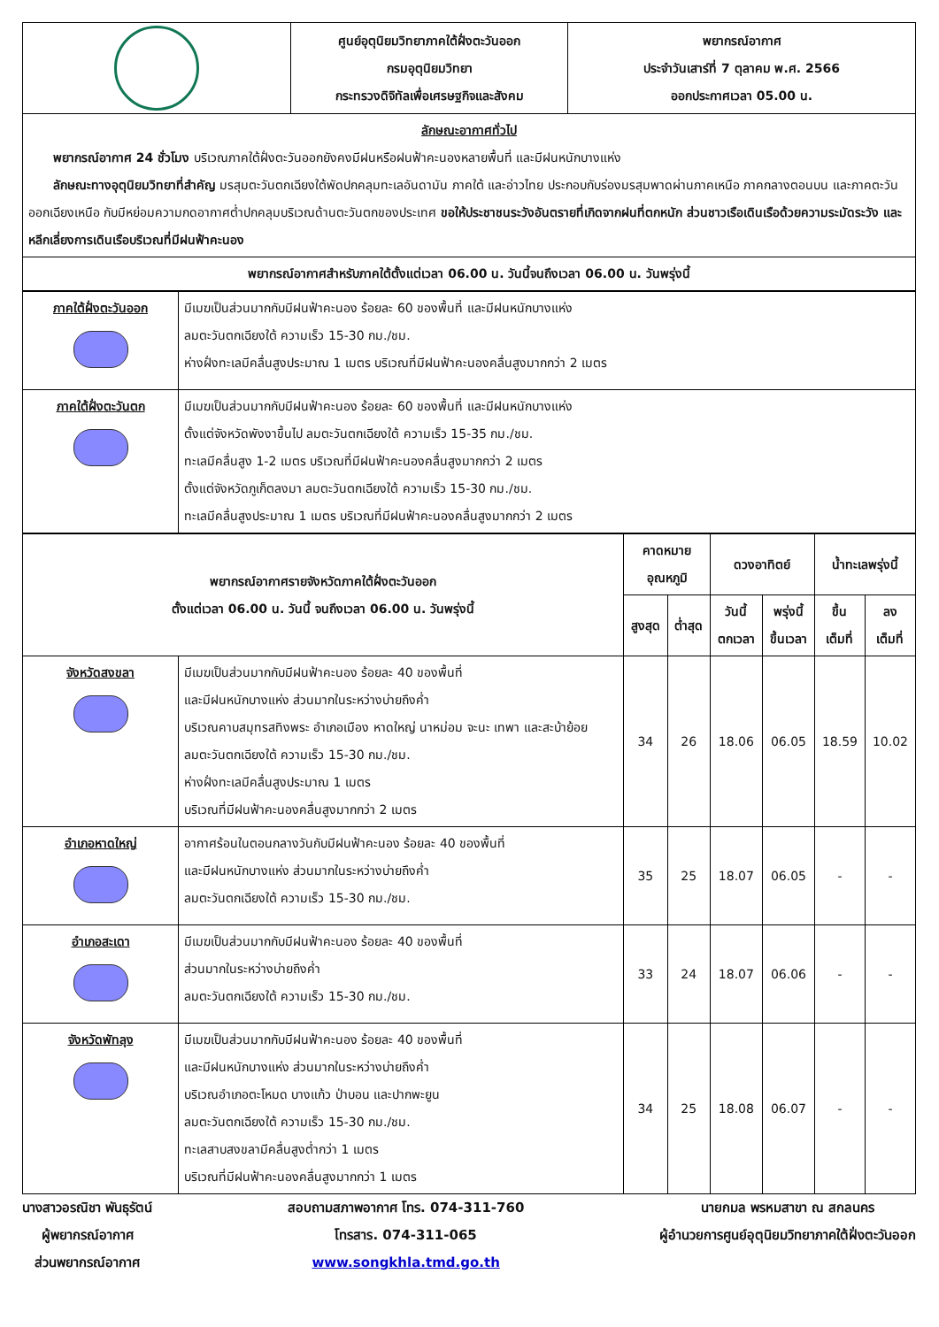| | ศูนย์อุตุนิยมวิทยาภาคใต้ฝั่งตะวันออก กรมอุตุนิยมวิทยา กระทรวงดิจิทัลเพื่อเศรษฐกิจและสังคม | พยากรณ์อากาศ ประจำวันเสาร์ที่ 7 ตุลาคม พ.ศ. 2566 ออกประกาศเวลา 05.00 น. |
| ลักษณะอากาศทั่วไป พยากรณ์อากาศ 24 ชั่วโมง บริเวณภาคใต้ฝั่งตะวันออกยังคงมีฝนหรือฝนฟ้าคะนองหลายพื้นที่ และมีฝนหนักบางแห่ง ลักษณะทางอุตุนิยมวิทยาที่สำคัญ มรสุมตะวันตกเฉียงใต้พัดปกคลุมทะเลอันดามัน ภาคใต้ และอ่าวไทย ประกอบกับร่องมรสุมพาดผ่านภาคเหนือ ภาคกลางตอนบน และภาคตะวันออกเฉียงเหนือ กับมีหย่อมความกดอากาศต่ำปกคลุมบริเวณด้านตะวันตกของประเทศ ขอให้ประชาชนระวังอันตรายที่เกิดจากฝนที่ตกหนัก ส่วนชาวเรือเดินเรือด้วยความระมัดระวัง และหลีกเลี่ยงการเดินเรือบริเวณที่มีฝนฟ้าคะนอง | | |
| พยากรณ์อากาศสำหรับภาคใต้ตั้งแต่เวลา 06.00 น. วันนี้จนถึงเวลา 06.00 น. วันพรุ่งนี้ | | |
| ภาคใต้ฝั่งตะวันออก | มีเมฆเป็นส่วนมากกับมีฝนฟ้าคะนอง ร้อยละ 60 ของพื้นที่ และมีฝนหนักบางแห่ง ลมตะวันตกเฉียงใต้ ความเร็ว 15-30 กม./ชม. ห่างฝั่งทะเลมีคลื่นสูงประมาณ 1 เมตร บริเวณที่มีฝนฟ้าคะนองคลื่นสูงมากกว่า 2 เมตร |
| ภาคใต้ฝั่งตะวันตก | มีเมฆเป็นส่วนมากกับมีฝนฟ้าคะนอง ร้อยละ 60 ของพื้นที่ และมีฝนหนักบางแห่ง ตั้งแต่จังหวัดพังงาขึ้นไป ลมตะวันตกเฉียงใต้ ความเร็ว 15-35 กม./ชม. ทะเลมีคลื่นสูง 1-2 เมตร บริเวณที่มีฝนฟ้าคะนองคลื่นสูงมากกว่า 2 เมตร ตั้งแต่จังหวัดภูเก็ตลงมา ลมตะวันตกเฉียงใต้ ความเร็ว 15-30 กม./ชม. ทะเลมีคลื่นสูงประมาณ 1 เมตร บริเวณที่มีฝนฟ้าคะนองคลื่นสูงมากกว่า 2 เมตร |
| พยากรณ์อากาศรายจังหวัดภาคใต้ฝั่งตะวันออก ตั้งแต่เวลา 06.00 น. วันนี้ จนถึงเวลา 06.00 น. วันพรุ่งนี้ | | คาดหมาย อุณหภูมิ | | ดวงอาทิตย์ | | น้ำทะเลพรุ่งนี้ | |
| --- | --- | --- | --- | --- | --- | --- | --- |
| | | สูงสุด | ต่ำสุด | วันนี้ ตกเวลา | พรุ่งนี้ ขึ้นเวลา | ขึ้น เต็มที่ | ลง เต็มที่ |
| จังหวัดสงขลา | มีเมฆเป็นส่วนมากกับมีฝนฟ้าคะนอง ร้อยละ 40 ของพื้นที่ และมีฝนหนักบางแห่ง ส่วนมากในระหว่างบ่ายถึงค่ำ บริเวณคาบสมุทรสทิงพระ อำเภอเมือง หาดใหญ่ นาหม่อม จะนะ เทพา และสะบ้าย้อย ลมตะวันตกเฉียงใต้ ความเร็ว 15-30 กม./ชม. ห่างฝั่งทะเลมีคลื่นสูงประมาณ 1 เมตร บริเวณที่มีฝนฟ้าคะนองคลื่นสูงมากกว่า 2 เมตร | 34 | 26 | 18.06 | 06.05 | 18.59 | 10.02 |
| อำเภอหาดใหญ่ | อากาศร้อนในตอนกลางวันกับมีฝนฟ้าคะนอง ร้อยละ 40 ของพื้นที่ และมีฝนหนักบางแห่ง ส่วนมากในระหว่างบ่ายถึงค่ำ ลมตะวันตกเฉียงใต้ ความเร็ว 15-30 กม./ชม. | 35 | 25 | 18.07 | 06.05 | - | - |
| อำเภอสะเดา | มีเมฆเป็นส่วนมากกับมีฝนฟ้าคะนอง ร้อยละ 40 ของพื้นที่ ส่วนมากในระหว่างบ่ายถึงค่ำ ลมตะวันตกเฉียงใต้ ความเร็ว 15-30 กม./ชม. | 33 | 24 | 18.07 | 06.06 | - | - |
| จังหวัดพัทลุง | มีเมฆเป็นส่วนมากกับมีฝนฟ้าคะนอง ร้อยละ 40 ของพื้นที่ และมีฝนหนักบางแห่ง ส่วนมากในระหว่างบ่ายถึงค่ำ บริเวณอำเภอตะโหมด บางแก้ว ป่าบอน และปากพะยูน ลมตะวันตกเฉียงใต้ ความเร็ว 15-30 กม./ชม. ทะเลสาบสงขลามีคลื่นสูงต่ำกว่า 1 เมตร บริเวณที่มีฝนฟ้าคะนองคลื่นสูงมากกว่า 1 เมตร | 34 | 25 | 18.08 | 06.07 | - | - |
นางสาวอรณิชา พันธุรัตน์
ผู้พยากรณ์อากาศ
ส่วนพยากรณ์อากาศ
สอบถามสภาพอากาศ โทร. 074-311-760
โทรสาร. 074-311-065
www.songkhla.tmd.go.th
นายกมล พรหมสาขา ณ สกลนคร
ผู้อำนวยการศูนย์อุตุนิยมวิทยาภาคใต้ฝั่งตะวันออก